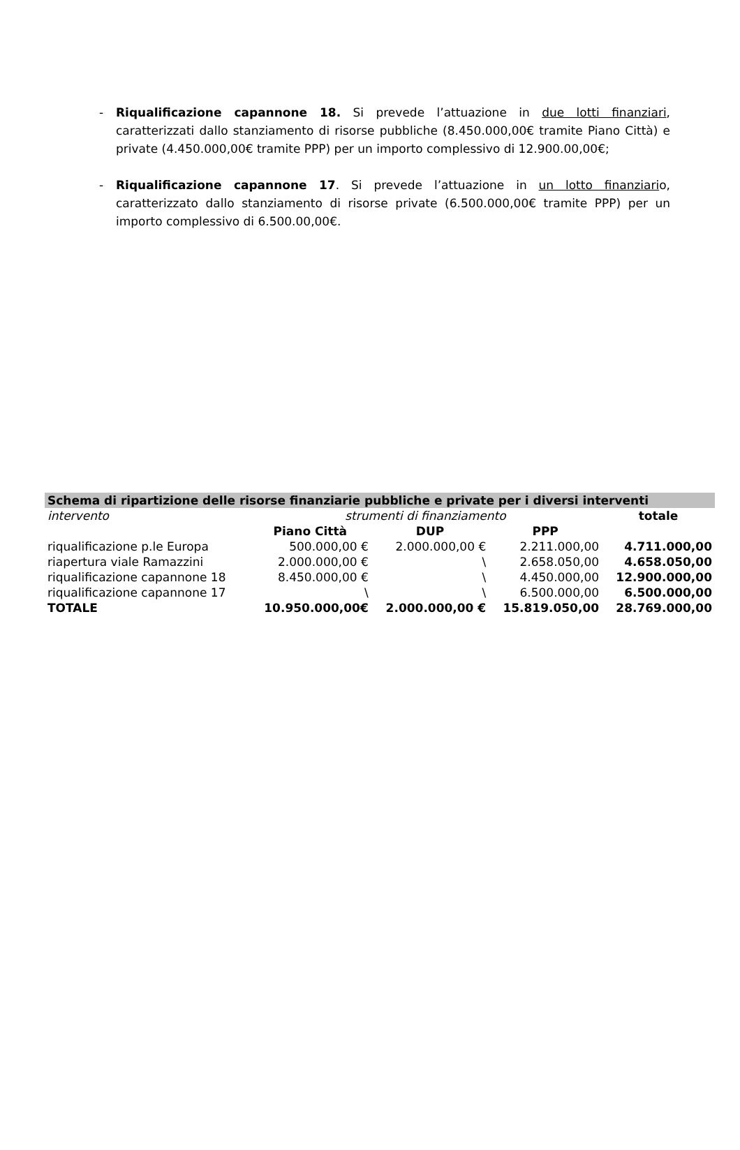- Riqualificazione capannone 18. Si prevede l’attuazione in due lotti finanziari, caratterizzati dallo stanziamento di risorse pubbliche (8.450.000,00€ tramite Piano Città) e private (4.450.000,00€ tramite PPP) per un importo complessivo di 12.900.00,00€;
- Riqualificazione capannone 17. Si prevede l’attuazione in un lotto finanziario, caratterizzato dallo stanziamento di risorse private (6.500.000,00€ tramite PPP) per un importo complessivo di 6.500.00,00€.
| Schema di ripartizione delle risorse finanziarie pubbliche e private per i diversi interventi | | | | |
| --- | --- | --- | --- | --- |
| intervento | strumenti di finanziamento | | | totale |
| | Piano Città | DUP | PPP | |
| riqualificazione p.le Europa | 500.000,00 € | 2.000.000,00 € | 2.211.000,00 | 4.711.000,00 |
| riapertura viale Ramazzini | 2.000.000,00 € | \ | 2.658.050,00 | 4.658.050,00 |
| riqualificazione capannone 18 | 8.450.000,00 € | \ | 4.450.000,00 | 12.900.000,00 |
| riqualificazione capannone 17 | \ | \ | 6.500.000,00 | 6.500.000,00 |
| TOTALE | 10.950.000,00€ | 2.000.000,00 € | 15.819.050,00 | 28.769.000,00 |